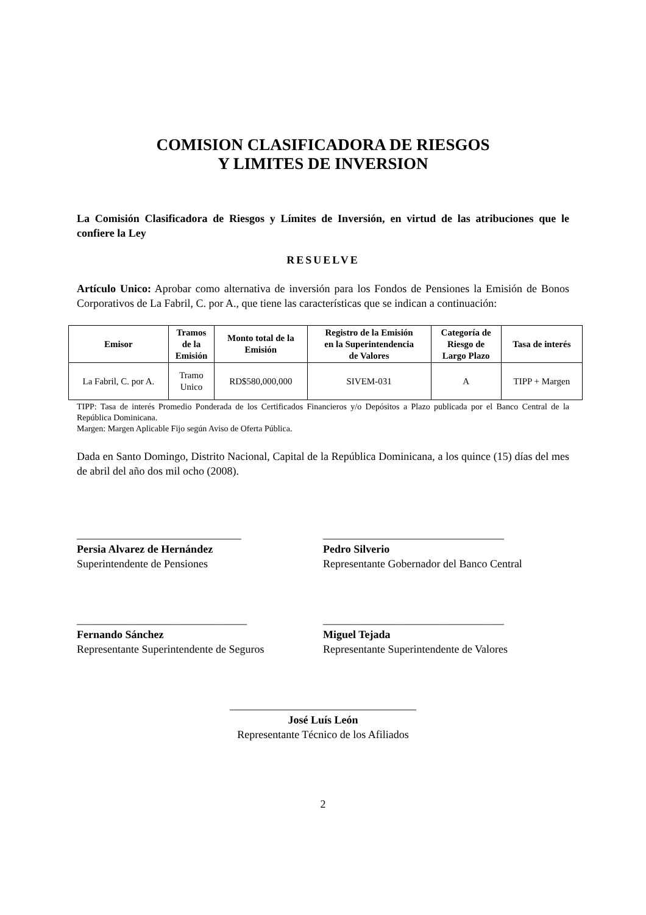COMISION CLASIFICADORA DE RIESGOS
Y LIMITES DE INVERSION
La Comisión Clasificadora de Riesgos y Límites de Inversión, en virtud de las atribuciones que le confiere la Ley
RESUELVE
Artículo Unico: Aprobar como alternativa de inversión para los Fondos de Pensiones la Emisión de Bonos Corporativos de La Fabril, C. por A., que tiene las características que se indican a continuación:
| Emisor | Tramos de la Emisión | Monto total de la Emisión | Registro de la Emisión en la Superintendencia de Valores | Categoría de Riesgo de Largo Plazo | Tasa de interés |
| --- | --- | --- | --- | --- | --- |
| La Fabril, C. por A. | Tramo Unico | RD$580,000,000 | SIVEM-031 | A | TIPP + Margen |
TIPP: Tasa de interés Promedio Ponderada de los Certificados Financieros y/o Depósitos a Plazo publicada por el Banco Central de la República Dominicana.
Margen: Margen Aplicable Fijo según Aviso de Oferta Pública.
Dada en Santo Domingo, Distrito Nacional, Capital de la República Dominicana, a los quince (15) días del mes de abril del año dos mil ocho (2008).
______________________________
Persia Alvarez de Hernández
Superintendente de Pensiones
_________________________________
Pedro Silverio
Representante Gobernador del Banco Central
_______________________________
Fernando Sánchez
Representante Superintendente de Seguros
_________________________________
Miguel Tejada
Representante Superintendente de Valores
__________________________________
José Luís León
Representante Técnico de los Afiliados
2